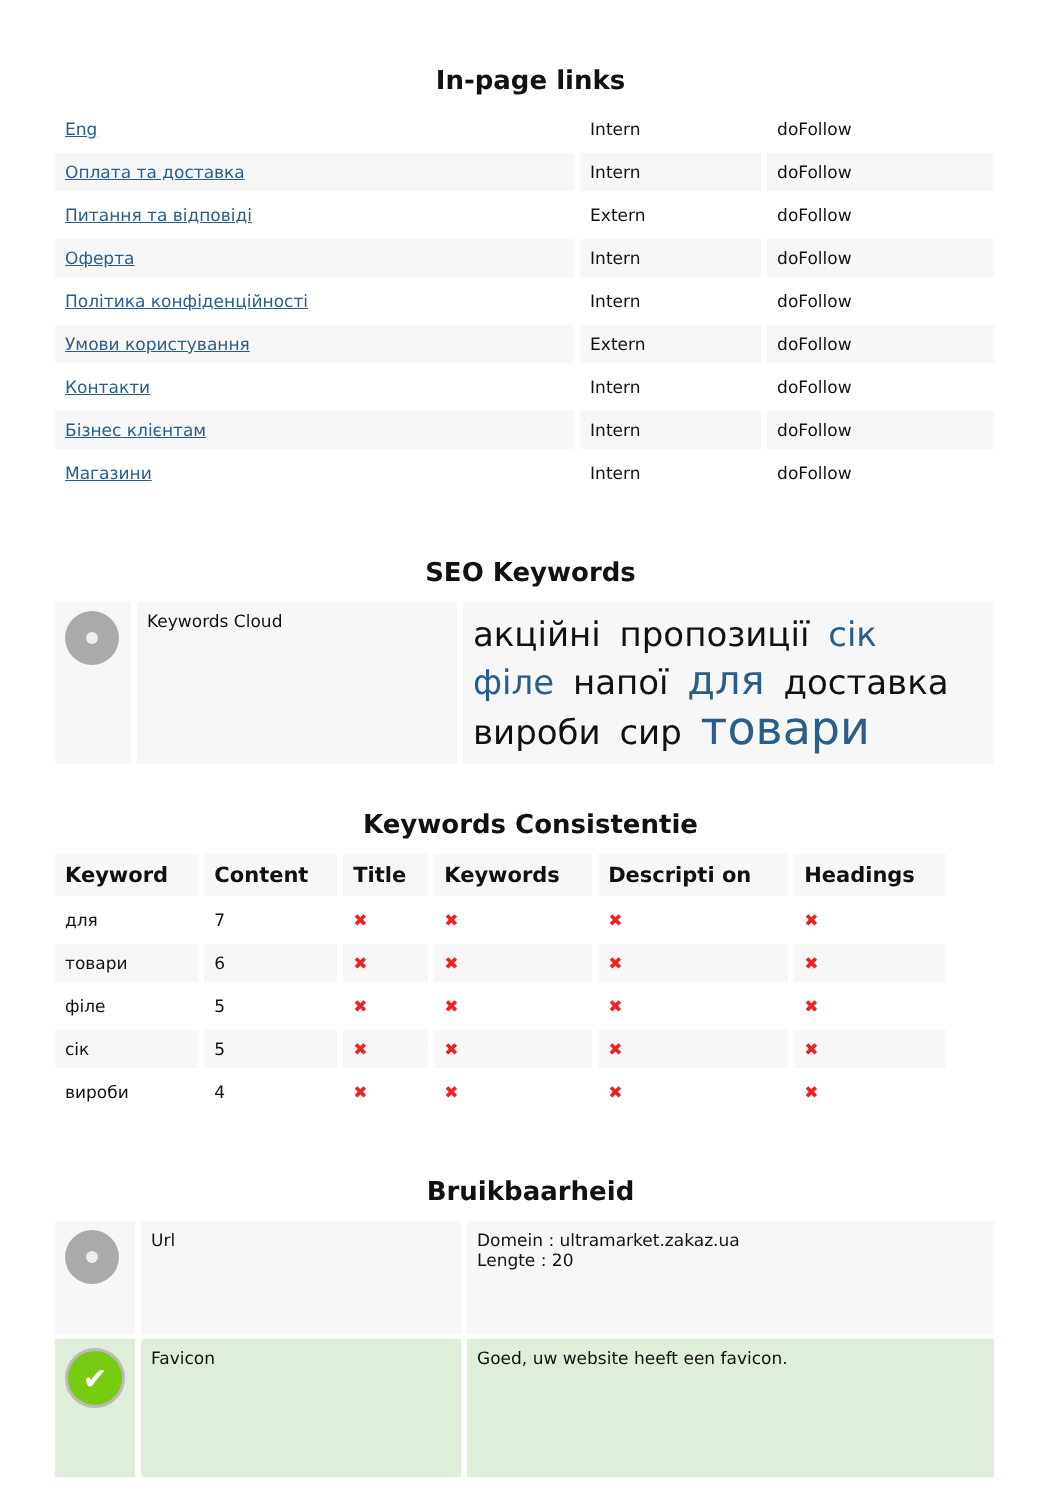In-page links
| Eng | Intern | doFollow |
| Оплата та доставка | Intern | doFollow |
| Питання та відповіді | Extern | doFollow |
| Оферта | Intern | doFollow |
| Політика конфіденційності | Intern | doFollow |
| Умови користування | Extern | doFollow |
| Контакти | Intern | doFollow |
| Бізнес клієнтам | Intern | doFollow |
| Магазини | Intern | doFollow |
SEO Keywords
| | Keywords Cloud | акційні пропозиції сік філе напої для доставка вироби сир товари |
Keywords Consistentie
| Keyword | Content | Title | Keywords | Descripti on | Headings |
| --- | --- | --- | --- | --- | --- |
| для | 7 | ✖ | ✖ | ✖ | ✖ |
| товари | 6 | ✖ | ✖ | ✖ | ✖ |
| філе | 5 | ✖ | ✖ | ✖ | ✖ |
| сік | 5 | ✖ | ✖ | ✖ | ✖ |
| вироби | 4 | ✖ | ✖ | ✖ | ✖ |
Bruikbaarheid
| | Url | Domein : ultramarket.zakaz.ua Lengte : 20 |
| ✔ | Favicon | Goed, uw website heeft een favicon. |